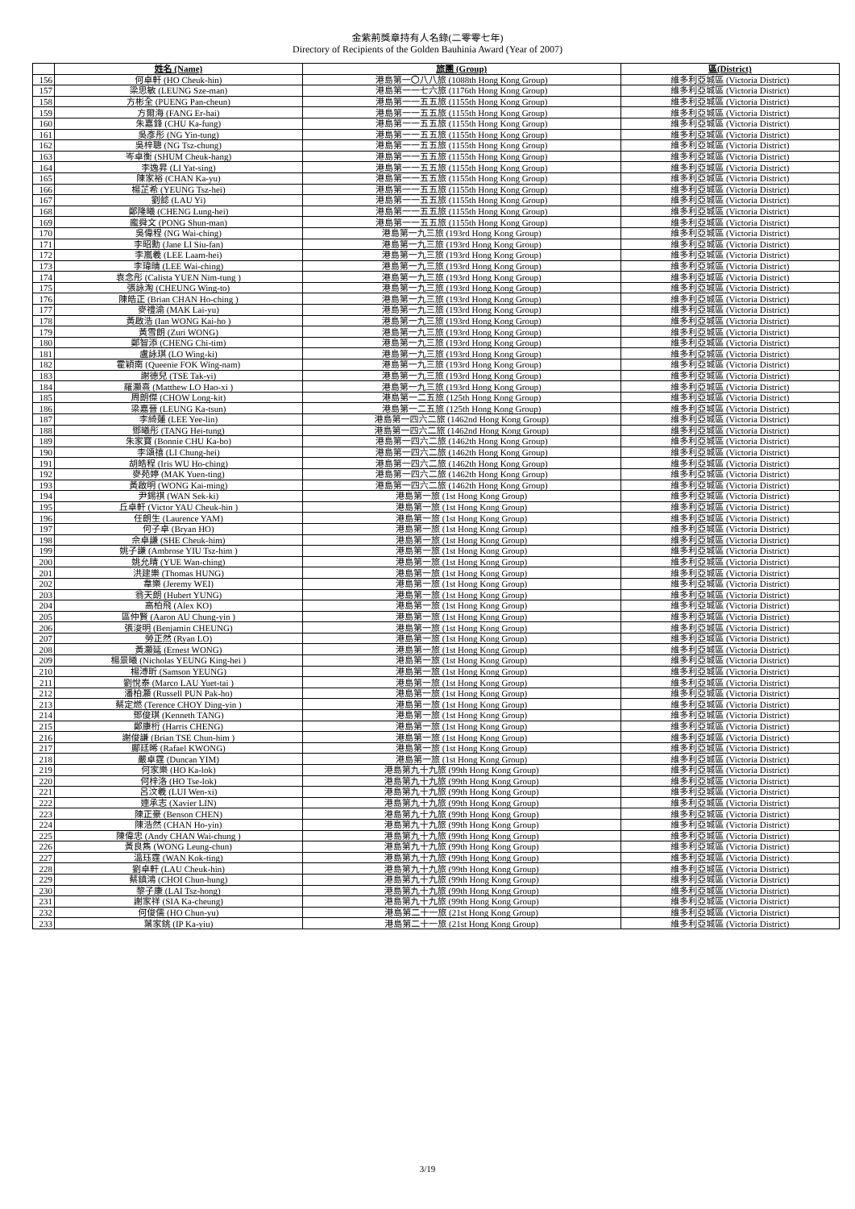金紫荊獎章持有人名錄(二零零七年)
Directory of Recipients of the Golden Bauhinia Award (Year of 2007)
| | 姓名 (Name) | 旅團 (Group) | 區(District) |
| --- | --- | --- | --- |
| 156 | 何卓軒 (HO Cheuk-hin) | 港島第一〇八八旅 (1088th Hong Kong Group) | 維多利亞城區 (Victoria District) |
| 157 | 梁思敏 (LEUNG Sze-man) | 港島第一一七六旅 (1176th Hong Kong Group) | 維多利亞城區 (Victoria District) |
| 158 | 方彬全 (PUENG Pan-cheun) | 港島第一一五五旅 (1155th Hong Kong Group) | 維多利亞城區 (Victoria District) |
| 159 | 方爾海 (FANG Er-hai) | 港島第一一五五旅 (1155th Hong Kong Group) | 維多利亞城區 (Victoria District) |
| 160 | 朱嘉鋒 (CHU Ka-fung) | 港島第一一五五旅 (1155th Hong Kong Group) | 維多利亞城區 (Victoria District) |
| 161 | 吳彥彤 (NG Yin-tung) | 港島第一一五五旅 (1155th Hong Kong Group) | 維多利亞城區 (Victoria District) |
| 162 | 吳梓聰 (NG Tsz-chung) | 港島第一一五五旅 (1155th Hong Kong Group) | 維多利亞城區 (Victoria District) |
| 163 | 岑卓衡 (SHUM Cheuk-hang) | 港島第一一五五旅 (1155th Hong Kong Group) | 維多利亞城區 (Victoria District) |
| 164 | 李逸昇 (LI Yat-sing) | 港島第一一五五旅 (1155th Hong Kong Group) | 維多利亞城區 (Victoria District) |
| 165 | 陳家裕 (CHAN Ka-yu) | 港島第一一五五旅 (1155th Hong Kong Group) | 維多利亞城區 (Victoria District) |
| 166 | 楊芷希 (YEUNG Tsz-hei) | 港島第一一五五旅 (1155th Hong Kong Group) | 維多利亞城區 (Victoria District) |
| 167 | 劉懿 (LAU Yi) | 港島第一一五五旅 (1155th Hong Kong Group) | 維多利亞城區 (Victoria District) |
| 168 | 鄭隆曦 (CHENG Lung-hei) | 港島第一一五五旅 (1155th Hong Kong Group) | 維多利亞城區 (Victoria District) |
| 169 | 龐舜文 (PONG Shun-man) | 港島第一一五五旅 (1155th Hong Kong Group) | 維多利亞城區 (Victoria District) |
| 170 | 吳偉程 (NG Wai-ching) | 港島第一九三旅 (193rd Hong Kong Group) | 維多利亞城區 (Victoria District) |
| 171 | 李昭勳 (Jane LI Siu-fan) | 港島第一九三旅 (193rd Hong Kong Group) | 維多利亞城區 (Victoria District) |
| 172 | 李嵐羲 (LEE Laam-hei) | 港島第一九三旅 (193rd Hong Kong Group) | 維多利亞城區 (Victoria District) |
| 173 | 李瑋晴 (LEE Wai-ching) | 港島第一九三旅 (193rd Hong Kong Group) | 維多利亞城區 (Victoria District) |
| 174 | 袁念彤 (Calista YUEN Nim-tung ) | 港島第一九三旅 (193rd Hong Kong Group) | 維多利亞城區 (Victoria District) |
| 175 | 張詠淘 (CHEUNG Wing-to) | 港島第一九三旅 (193rd Hong Kong Group) | 維多利亞城區 (Victoria District) |
| 176 | 陳皓正 (Brian CHAN Ho-ching ) | 港島第一九三旅 (193rd Hong Kong Group) | 維多利亞城區 (Victoria District) |
| 177 | 麥禮渝 (MAK Lai-yu) | 港島第一九三旅 (193rd Hong Kong Group) | 維多利亞城區 (Victoria District) |
| 178 | 黃啟浩 (Ian WONG Kai-ho ) | 港島第一九三旅 (193rd Hong Kong Group) | 維多利亞城區 (Victoria District) |
| 179 | 黃雪朗 (Zuri WONG) | 港島第一九三旅 (193rd Hong Kong Group) | 維多利亞城區 (Victoria District) |
| 180 | 鄭智添 (CHENG Chi-tim) | 港島第一九三旅 (193rd Hong Kong Group) | 維多利亞城區 (Victoria District) |
| 181 | 盧詠琪 (LO Wing-ki) | 港島第一九三旅 (193rd Hong Kong Group) | 維多利亞城區 (Victoria District) |
| 182 | 霍穎南 (Queenie FOK Wing-nam) | 港島第一九三旅 (193rd Hong Kong Group) | 維多利亞城區 (Victoria District) |
| 183 | 謝德兒 (TSE Tak-yi) | 港島第一九三旅 (193rd Hong Kong Group) | 維多利亞城區 (Victoria District) |
| 184 | 羅灝熹 (Matthew LO Hao-xi ) | 港島第一九三旅 (193rd Hong Kong Group) | 維多利亞城區 (Victoria District) |
| 185 | 周朗傑 (CHOW Long-kit) | 港島第一二五旅 (125th Hong Kong Group) | 維多利亞城區 (Victoria District) |
| 186 | 梁嘉晉 (LEUNG Ka-tsun) | 港島第一二五旅 (125th Hong Kong Group) | 維多利亞城區 (Victoria District) |
| 187 | 李綺蓮 (LEE Yee-lin) | 港島第一四六二旅 (1462nd Hong Kong Group) | 維多利亞城區 (Victoria District) |
| 188 | 鄧曦彤 (TANG Hei-tung) | 港島第一四六二旅 (1462nd Hong Kong Group) | 維多利亞城區 (Victoria District) |
| 189 | 朱家寶 (Bonnie CHU Ka-bo) | 港島第一四六二旅 (1462th Hong Kong Group) | 維多利亞城區 (Victoria District) |
| 190 | 李頌禧 (LI Chung-hei) | 港島第一四六二旅 (1462th Hong Kong Group) | 維多利亞城區 (Victoria District) |
| 191 | 胡皓程 (Iris WU Ho-ching) | 港島第一四六二旅 (1462th Hong Kong Group) | 維多利亞城區 (Victoria District) |
| 192 | 麥苑婷 (MAK Yuen-ting) | 港島第一四六二旅 (1462th Hong Kong Group) | 維多利亞城區 (Victoria District) |
| 193 | 黃啟明 (WONG Kai-ming) | 港島第一四六二旅 (1462th Hong Kong Group) | 維多利亞城區 (Victoria District) |
| 194 | 尹錫祺 (WAN Sek-ki) | 港島第一旅 (1st Hong Kong Group) | 維多利亞城區 (Victoria District) |
| 195 | 丘卓軒 (Victor YAU Cheuk-hin ) | 港島第一旅 (1st Hong Kong Group) | 維多利亞城區 (Victoria District) |
| 196 | 任朗生 (Laurence YAM) | 港島第一旅 (1st Hong Kong Group) | 維多利亞城區 (Victoria District) |
| 197 | 何子卓 (Bryan HO) | 港島第一旅 (1st Hong Kong Group) | 維多利亞城區 (Victoria District) |
| 198 | 佘卓謙 (SHE Cheuk-him) | 港島第一旅 (1st Hong Kong Group) | 維多利亞城區 (Victoria District) |
| 199 | 姚子謙 (Ambrose YIU Tsz-him ) | 港島第一旅 (1st Hong Kong Group) | 維多利亞城區 (Victoria District) |
| 200 | 姚允晴 (YUE Wan-ching) | 港島第一旅 (1st Hong Kong Group) | 維多利亞城區 (Victoria District) |
| 201 | 洪建樂 (Thomas HUNG) | 港島第一旅 (1st Hong Kong Group) | 維多利亞城區 (Victoria District) |
| 202 | 韋樂 (Jeremy WEI) | 港島第一旅 (1st Hong Kong Group) | 維多利亞城區 (Victoria District) |
| 203 | 翁天朗 (Hubert YUNG) | 港島第一旅 (1st Hong Kong Group) | 維多利亞城區 (Victoria District) |
| 204 | 高柏飛 (Alex KO) | 港島第一旅 (1st Hong Kong Group) | 維多利亞城區 (Victoria District) |
| 205 | 區仲賢 (Aaron AU Chung-yin ) | 港島第一旅 (1st Hong Kong Group) | 維多利亞城區 (Victoria District) |
| 206 | 張浚明 (Benjamin CHEUNG) | 港島第一旅 (1st Hong Kong Group) | 維多利亞城區 (Victoria District) |
| 207 | 勞正然 (Ryan LO) | 港島第一旅 (1st Hong Kong Group) | 維多利亞城區 (Victoria District) |
| 208 | 黃灝延 (Ernest WONG) | 港島第一旅 (1st Hong Kong Group) | 維多利亞城區 (Victoria District) |
| 209 | 楊景曦 (Nicholas YEUNG King-hei ) | 港島第一旅 (1st Hong Kong Group) | 維多利亞城區 (Victoria District) |
| 210 | 楊溥昕 (Samson YEUNG) | 港島第一旅 (1st Hong Kong Group) | 維多利亞城區 (Victoria District) |
| 211 | 劉悅泰 (Marco LAU Yuet-tai ) | 港島第一旅 (1st Hong Kong Group) | 維多利亞城區 (Victoria District) |
| 212 | 潘柏灝 (Russell PUN Pak-ho) | 港島第一旅 (1st Hong Kong Group) | 維多利亞城區 (Victoria District) |
| 213 | 蔡定燃 (Terence CHOY Ding-yin ) | 港島第一旅 (1st Hong Kong Group) | 維多利亞城區 (Victoria District) |
| 214 | 鄧俊琪 (Kenneth TANG) | 港島第一旅 (1st Hong Kong Group) | 維多利亞城區 (Victoria District) |
| 215 | 鄭康桁 (Harris CHENG) | 港島第一旅 (1st Hong Kong Group) | 維多利亞城區 (Victoria District) |
| 216 | 謝俊謙 (Brian TSE Chun-him ) | 港島第一旅 (1st Hong Kong Group) | 維多利亞城區 (Victoria District) |
| 217 | 鄺廷晞 (Rafael KWONG) | 港島第一旅 (1st Hong Kong Group) | 維多利亞城區 (Victoria District) |
| 218 | 嚴卓霆 (Duncan YIM) | 港島第一旅 (1st Hong Kong Group) | 維多利亞城區 (Victoria District) |
| 219 | 何家樂 (HO Ka-lok) | 港島第九十九旅 (99th Hong Kong Group) | 維多利亞城區 (Victoria District) |
| 220 | 何梓洛 (HO Tse-lok) | 港島第九十九旅 (99th Hong Kong Group) | 維多利亞城區 (Victoria District) |
| 221 | 呂汶羲 (LUI Wen-xi) | 港島第九十九旅 (99th Hong Kong Group) | 維多利亞城區 (Victoria District) |
| 222 | 連承志 (Xavier LIN) | 港島第九十九旅 (99th Hong Kong Group) | 維多利亞城區 (Victoria District) |
| 223 | 陳正豪 (Benson CHEN) | 港島第九十九旅 (99th Hong Kong Group) | 維多利亞城區 (Victoria District) |
| 224 | 陳浩然 (CHAN Ho-yin) | 港島第九十九旅 (99th Hong Kong Group) | 維多利亞城區 (Victoria District) |
| 225 | 陳偉忠 (Andy CHAN Wai-chung ) | 港島第九十九旅 (99th Hong Kong Group) | 維多利亞城區 (Victoria District) |
| 226 | 黃良雋 (WONG Leung-chun) | 港島第九十九旅 (99th Hong Kong Group) | 維多利亞城區 (Victoria District) |
| 227 | 溫珏霆 (WAN Kok-ting) | 港島第九十九旅 (99th Hong Kong Group) | 維多利亞城區 (Victoria District) |
| 228 | 劉卓軒 (LAU Cheuk-hin) | 港島第九十九旅 (99th Hong Kong Group) | 維多利亞城區 (Victoria District) |
| 229 | 蔡鎮鴻 (CHOI Chun-hung) | 港島第九十九旅 (99th Hong Kong Group) | 維多利亞城區 (Victoria District) |
| 230 | 黎子康 (LAI Tsz-hong) | 港島第九十九旅 (99th Hong Kong Group) | 維多利亞城區 (Victoria District) |
| 231 | 謝家祥 (SIA Ka-cheung) | 港島第九十九旅 (99th Hong Kong Group) | 維多利亞城區 (Victoria District) |
| 232 | 何俊儒 (HO Chun-yu) | 港島第二十一旅 (21st Hong Kong Group) | 維多利亞城區 (Victoria District) |
| 233 | 葉家銚 (IP Ka-yiu) | 港島第二十一旅 (21st Hong Kong Group) | 維多利亞城區 (Victoria District) |
3/19